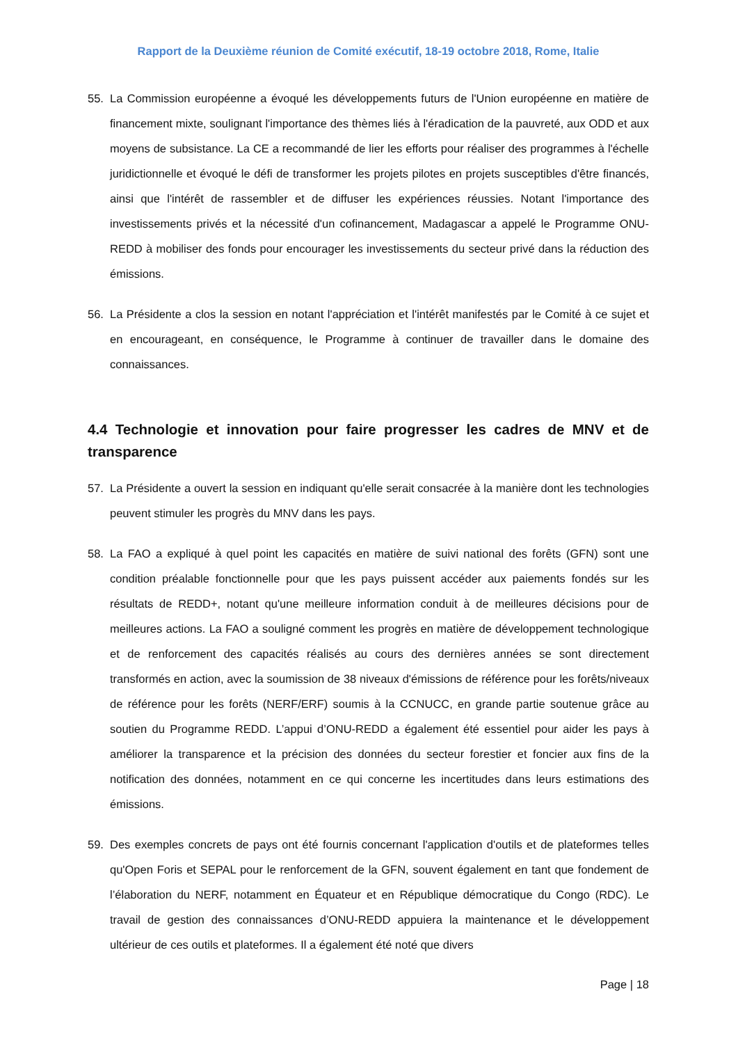Rapport de la Deuxième réunion de Comité exécutif, 18-19 octobre 2018, Rome, Italie
55. La Commission européenne a évoqué les développements futurs de l'Union européenne en matière de financement mixte, soulignant l'importance des thèmes liés à l'éradication de la pauvreté, aux ODD et aux moyens de subsistance. La CE a recommandé de lier les efforts pour réaliser des programmes à l'échelle juridictionnelle et évoqué le défi de transformer les projets pilotes en projets susceptibles d'être financés, ainsi que l'intérêt de rassembler et de diffuser les expériences réussies. Notant l'importance des investissements privés et la nécessité d'un cofinancement, Madagascar a appelé le Programme ONU-REDD à mobiliser des fonds pour encourager les investissements du secteur privé dans la réduction des émissions.
56. La Présidente a clos la session en notant l'appréciation et l'intérêt manifestés par le Comité à ce sujet et en encourageant, en conséquence, le Programme à continuer de travailler dans le domaine des connaissances.
4.4 Technologie et innovation pour faire progresser les cadres de MNV et de transparence
57. La Présidente a ouvert la session en indiquant qu'elle serait consacrée à la manière dont les technologies peuvent stimuler les progrès du MNV dans les pays.
58. La FAO a expliqué à quel point les capacités en matière de suivi national des forêts (GFN) sont une condition préalable fonctionnelle pour que les pays puissent accéder aux paiements fondés sur les résultats de REDD+, notant qu'une meilleure information conduit à de meilleures décisions pour de meilleures actions. La FAO a souligné comment les progrès en matière de développement technologique et de renforcement des capacités réalisés au cours des dernières années se sont directement transformés en action, avec la soumission de 38 niveaux d'émissions de référence pour les forêts/niveaux de référence pour les forêts (NERF/ERF) soumis à la CCNUCC, en grande partie soutenue grâce au soutien du Programme REDD. L’appui d’ONU-REDD a également été essentiel pour aider les pays à améliorer la transparence et la précision des données du secteur forestier et foncier aux fins de la notification des données, notamment en ce qui concerne les incertitudes dans leurs estimations des émissions.
59. Des exemples concrets de pays ont été fournis concernant l'application d'outils et de plateformes telles qu'Open Foris et SEPAL pour le renforcement de la GFN, souvent également en tant que fondement de l’élaboration du NERF, notamment en Équateur et en République démocratique du Congo (RDC). Le travail de gestion des connaissances d’ONU-REDD appuiera la maintenance et le développement ultérieur de ces outils et plateformes. Il a également été noté que divers
Page | 18